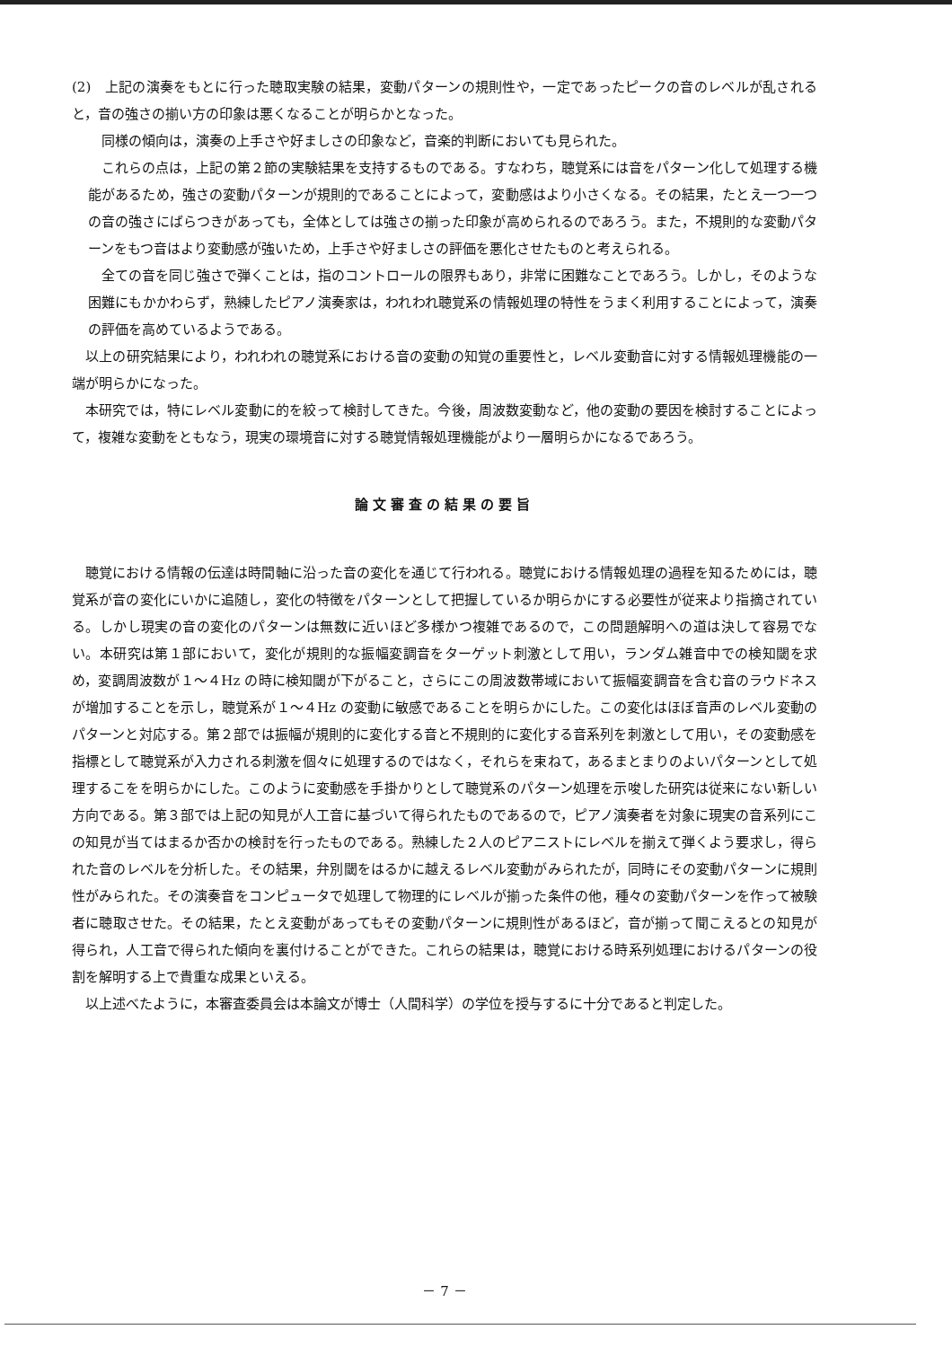(2)　上記の演奏をもとに行った聴取実験の結果，変動パターンの規則性や，一定であったピークの音のレベルが乱されると，音の強さの揃い方の印象は悪くなることが明らかとなった。
同様の傾向は，演奏の上手さや好ましさの印象など，音楽的判断においても見られた。
これらの点は，上記の第２節の実験結果を支持するものである。すなわち，聴覚系には音をパターン化して処理する機能があるため，強さの変動パターンが規則的であることによって，変動感はより小さくなる。その結果，たとえ一つ一つの音の強さにばらつきがあっても，全体としては強さの揃った印象が高められるのであろう。また，不規則的な変動パターンをもつ音はより変動感が強いため，上手さや好ましさの評価を悪化させたものと考えられる。
全ての音を同じ強さで弾くことは，指のコントロールの限界もあり，非常に困難なことであろう。しかし，そのような困難にもかかわらず，熟練したピアノ演奏家は，われわれ聴覚系の情報処理の特性をうまく利用することによって，演奏の評価を高めているようである。
以上の研究結果により，われわれの聴覚系における音の変動の知覚の重要性と，レベル変動音に対する情報処理機能の一端が明らかになった。
本研究では，特にレベル変動に的を絞って検討してきた。今後，周波数変動など，他の変動の要因を検討することによって，複雑な変動をともなう，現実の環境音に対する聴覚情報処理機能がより一層明らかになるであろう。
論文審査の結果の要旨
聴覚における情報の伝達は時間軸に沿った音の変化を通じて行われる。聴覚における情報処理の過程を知るためには，聴覚系が音の変化にいかに追随し，変化の特徴をパターンとして把握しているか明らかにする必要性が従来より指摘されている。しかし現実の音の変化のパターンは無数に近いほど多様かつ複雑であるので，この問題解明への道は決して容易でない。本研究は第１部において，変化が規則的な振幅変調音をターゲット刺激として用い，ランダム雑音中での検知閾を求め，変調周波数が１～４Hz の時に検知閾が下がること，さらにこの周波数帯域において振幅変調音を含む音のラウドネスが増加することを示し，聴覚系が１～４Hz の変動に敏感であることを明らかにした。この変化はほぼ音声のレベル変動のパターンと対応する。第２部では振幅が規則的に変化する音と不規則的に変化する音系列を刺激として用い，その変動感を指標として聴覚系が入力される刺激を個々に処理するのではなく，それらを束ねて，あるまとまりのよいパターンとして処理するこをを明らかにした。このように変動感を手掛かりとして聴覚系のパターン処理を示唆した研究は従来にない新しい方向である。第３部では上記の知見が人工音に基づいて得られたものであるので，ピアノ演奏者を対象に現実の音系列にこの知見が当てはまるか否かの検討を行ったものである。熟練した２人のピアニストにレベルを揃えて弾くよう要求し，得られた音のレベルを分析した。その結果，弁別閾をはるかに越えるレベル変動がみられたが，同時にその変動パターンに規則性がみられた。その演奏音をコンピュータで処理して物理的にレベルが揃った条件の他，種々の変動パターンを作って被験者に聴取させた。その結果，たとえ変動があってもその変動パターンに規則性があるほど，音が揃って聞こえるとの知見が得られ，人工音で得られた傾向を裏付けることができた。これらの結果は，聴覚における時系列処理におけるパターンの役割を解明する上で貴重な成果といえる。
以上述べたように，本審査委員会は本論文が博士（人間科学）の学位を授与するに十分であると判定した。
－ 7 －